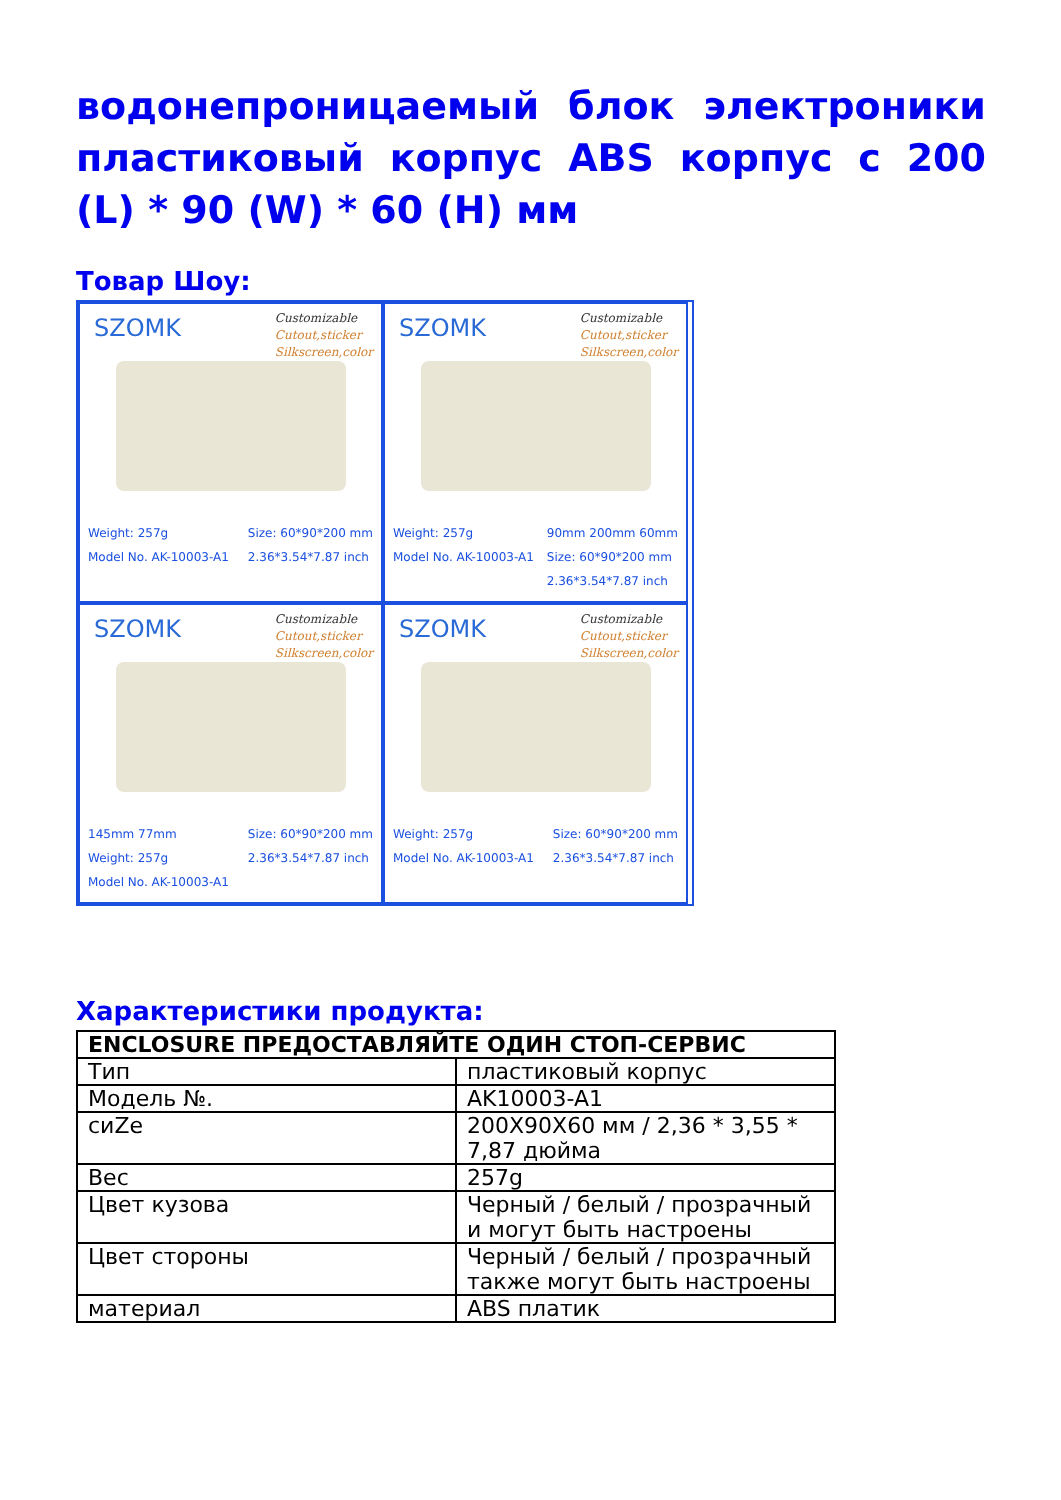водонепроницаемый блок электроники пластиковый корпус ABS корпус с 200 (L) * 90 (W) * 60 (H) мм
Товар Шоу:
SZOMK
Customizable
Cutout,sticker
Silkscreen,color
Weight: 257g
Model No. AK-10003-A1
Size: 60*90*200 mm
2.36*3.54*7.87 inch
SZOMK
Customizable
Cutout,sticker
Silkscreen,color
Weight: 257g
Model No. AK-10003-A1
90mm 200mm 60mm
Size: 60*90*200 mm
2.36*3.54*7.87 inch
SZOMK
Customizable
Cutout,sticker
Silkscreen,color
145mm 77mm
Weight: 257g
Model No. AK-10003-A1
Size: 60*90*200 mm
2.36*3.54*7.87 inch
SZOMK
Customizable
Cutout,sticker
Silkscreen,color
Weight: 257g
Model No. AK-10003-A1
Size: 60*90*200 mm
2.36*3.54*7.87 inch
Характеристики продукта:
| ENCLOSURE ПРЕДОСТАВЛЯЙТЕ ОДИН СТОП-СЕРВИС | |
| --- | --- |
| Тип | пластиковый корпус |
| Модель №. | AK10003-A1 |
| сиZе | 200X90X60 мм / 2,36 * 3,55 * 7,87 дюйма |
| Вес | 257g |
| Цвет кузова | Черный / белый / прозрачный и могут быть настроены |
| Цвет стороны | Черный / белый / прозрачный также могут быть настроены |
| материал | ABS платик |